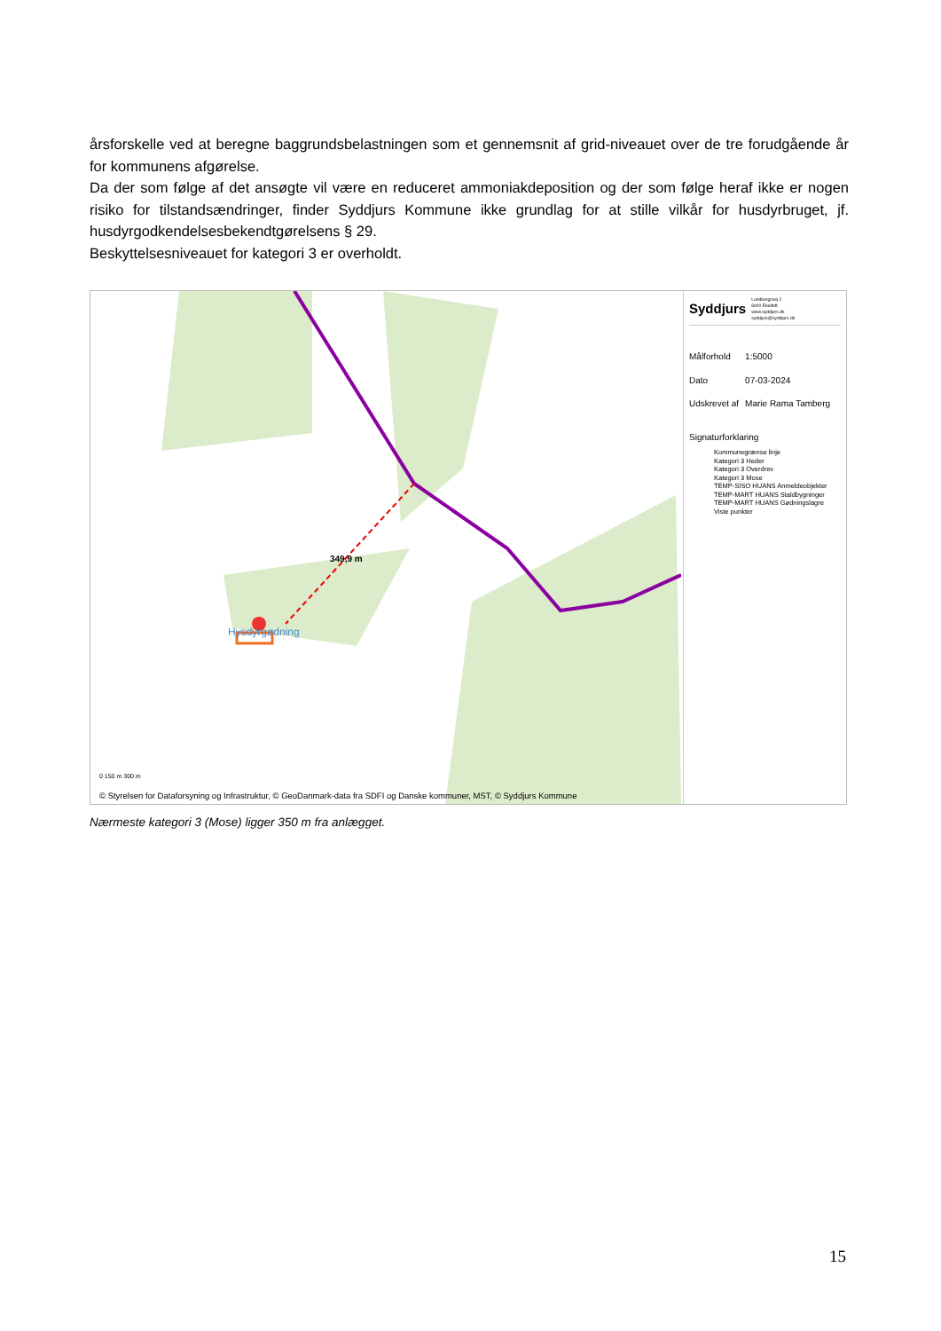årsforskelle ved at beregne baggrundsbelastningen som et gennemsnit af grid-niveauet over de tre forudgående år for kommunens afgørelse.
Da der som følge af det ansøgte vil være en reduceret ammoniakdeposition og der som følge heraf ikke er nogen risiko for tilstandsændringer, finder Syddjurs Kommune ikke grundlag for at stille vilkår for husdyrbruget, jf. husdyrgodkendelsesbekendtgørelsens § 29.
Beskyttelsesniveauet for kategori 3 er overholdt.
349,9 m
Hysdyrgødning
0 150 m 300 m
© Styrelsen for Dataforsyning og Infrastruktur, © GeoDanmark-data fra SDFI og Danske kommuner, MST, © Syddjurs Kommune
Syddjurs
Lundbergsvej 2
8400 Ebeltoft
www.syddjurs.dk
syddjurs@syddjurs.dk
| Målforhold | 1:5000 |
| Dato | 07-03-2024 |
| Udskrevet af | Marie Rama Tamberg |
Signaturforklaring
Kommunegrænse linje
Kategori 3 Heder
Kategori 3 Overdrev
Kategori 3 Mose
TEMP-SISO HUANS Anmeldeobjekter
TEMP-MART HUANS Staldbygninger
TEMP-MART HUANS Gødningslagre
Viste punkter
Nærmeste kategori 3 (Mose) ligger 350 m fra anlægget.
15